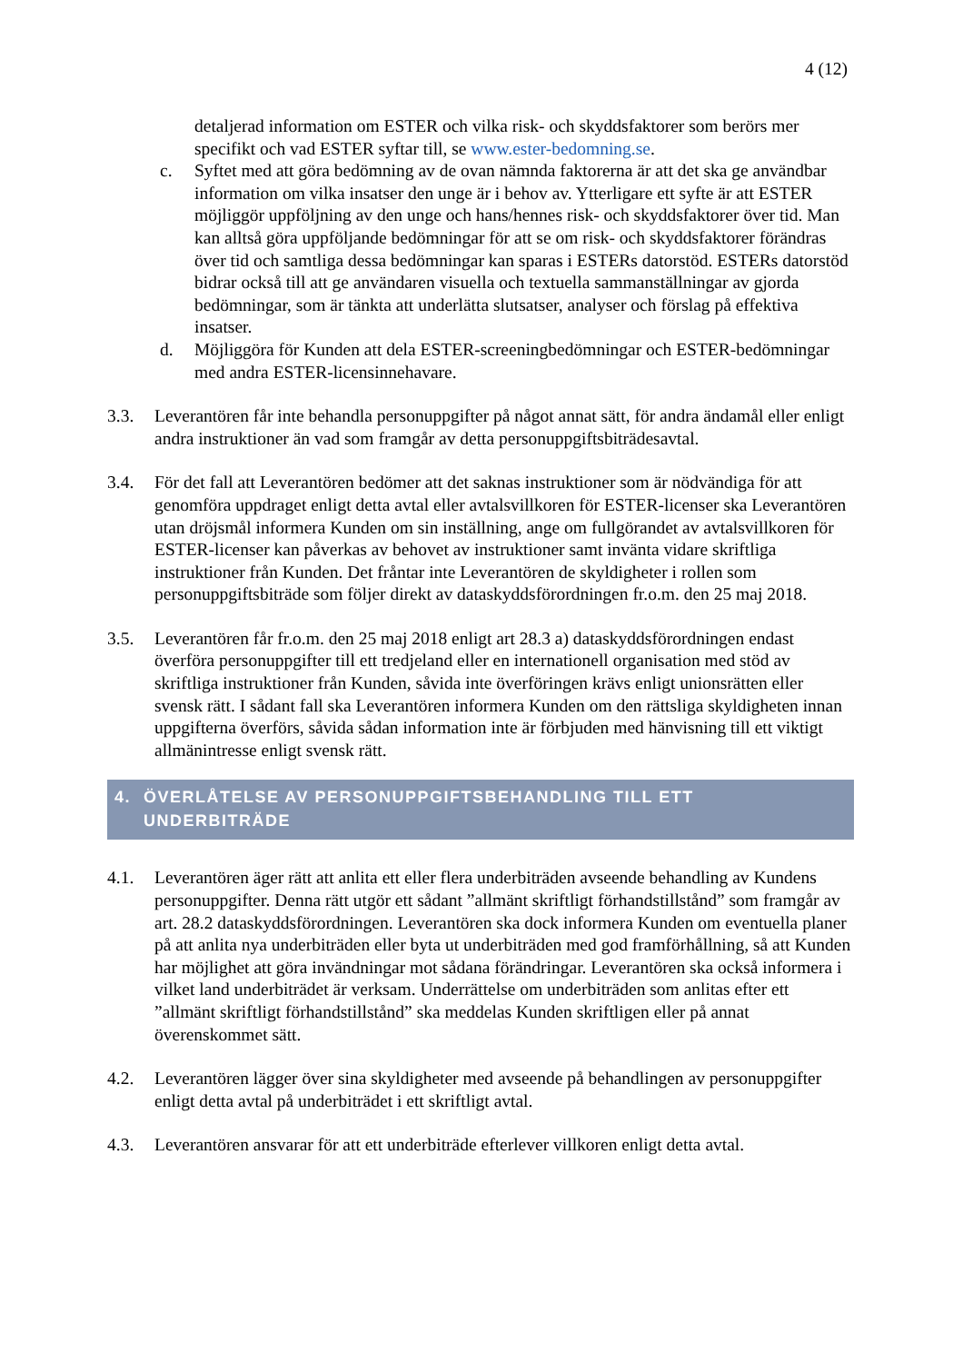4 (12)
detaljerad information om ESTER och vilka risk- och skyddsfaktorer som berörs mer specifikt och vad ESTER syftar till, se www.ester-bedomning.se.
c. Syftet med att göra bedömning av de ovan nämnda faktorerna är att det ska ge användbar information om vilka insatser den unge är i behov av. Ytterligare ett syfte är att ESTER möjliggör uppföljning av den unge och hans/hennes risk- och skyddsfaktorer över tid. Man kan alltså göra uppföljande bedömningar för att se om risk- och skyddsfaktorer förändras över tid och samtliga dessa bedömningar kan sparas i ESTERs datorstöd. ESTERs datorstöd bidrar också till att ge användaren visuella och textuella sammanställningar av gjorda bedömningar, som är tänkta att underlätta slutsatser, analyser och förslag på effektiva insatser.
d. Möjliggöra för Kunden att dela ESTER-screeningbedömningar och ESTER-bedömningar med andra ESTER-licensinnehavare.
3.3. Leverantören får inte behandla personuppgifter på något annat sätt, för andra ändamål eller enligt andra instruktioner än vad som framgår av detta personuppgiftsbiträdesavtal.
3.4. För det fall att Leverantören bedömer att det saknas instruktioner som är nödvändiga för att genomföra uppdraget enligt detta avtal eller avtalsvillkoren för ESTER-licenser ska Leverantören utan dröjsmål informera Kunden om sin inställning, ange om fullgörandet av avtalsvillkoren för ESTER-licenser kan påverkas av behovet av instruktioner samt invänta vidare skriftliga instruktioner från Kunden. Det fråntar inte Leverantören de skyldigheter i rollen som personuppgiftsbiträde som följer direkt av dataskyddsförordningen fr.o.m. den 25 maj 2018.
3.5. Leverantören får fr.o.m. den 25 maj 2018 enligt art 28.3 a) dataskyddsförordningen endast överföra personuppgifter till ett tredjeland eller en internationell organisation med stöd av skriftliga instruktioner från Kunden, såvida inte överföringen krävs enligt unionsrätten eller svensk rätt. I sådant fall ska Leverantören informera Kunden om den rättsliga skyldigheten innan uppgifterna överförs, såvida sådan information inte är förbjuden med hänvisning till ett viktigt allmänintresse enligt svensk rätt.
4. ÖVERLÅTELSE AV PERSONUPPGIFTSBEHANDLING TILL ETT UNDERBITRÄDE
4.1. Leverantören äger rätt att anlita ett eller flera underbiträden avseende behandling av Kundens personuppgifter. Denna rätt utgör ett sådant ”allmänt skriftligt förhandstillstånd” som framgår av art. 28.2 dataskyddsförordningen. Leverantören ska dock informera Kunden om eventuella planer på att anlita nya underbiträden eller byta ut underbiträden med god framförhållning, så att Kunden har möjlighet att göra invändningar mot sådana förändringar. Leverantören ska också informera i vilket land underbiträdet är verksam. Underrättelse om underbiträden som anlitas efter ett ”allmänt skriftligt förhandstillstånd” ska meddelas Kunden skriftligen eller på annat överenskommet sätt.
4.2. Leverantören lägger över sina skyldigheter med avseende på behandlingen av personuppgifter enligt detta avtal på underbiträdet i ett skriftligt avtal.
4.3. Leverantören ansvarar för att ett underbiträde efterlever villkoren enligt detta avtal.